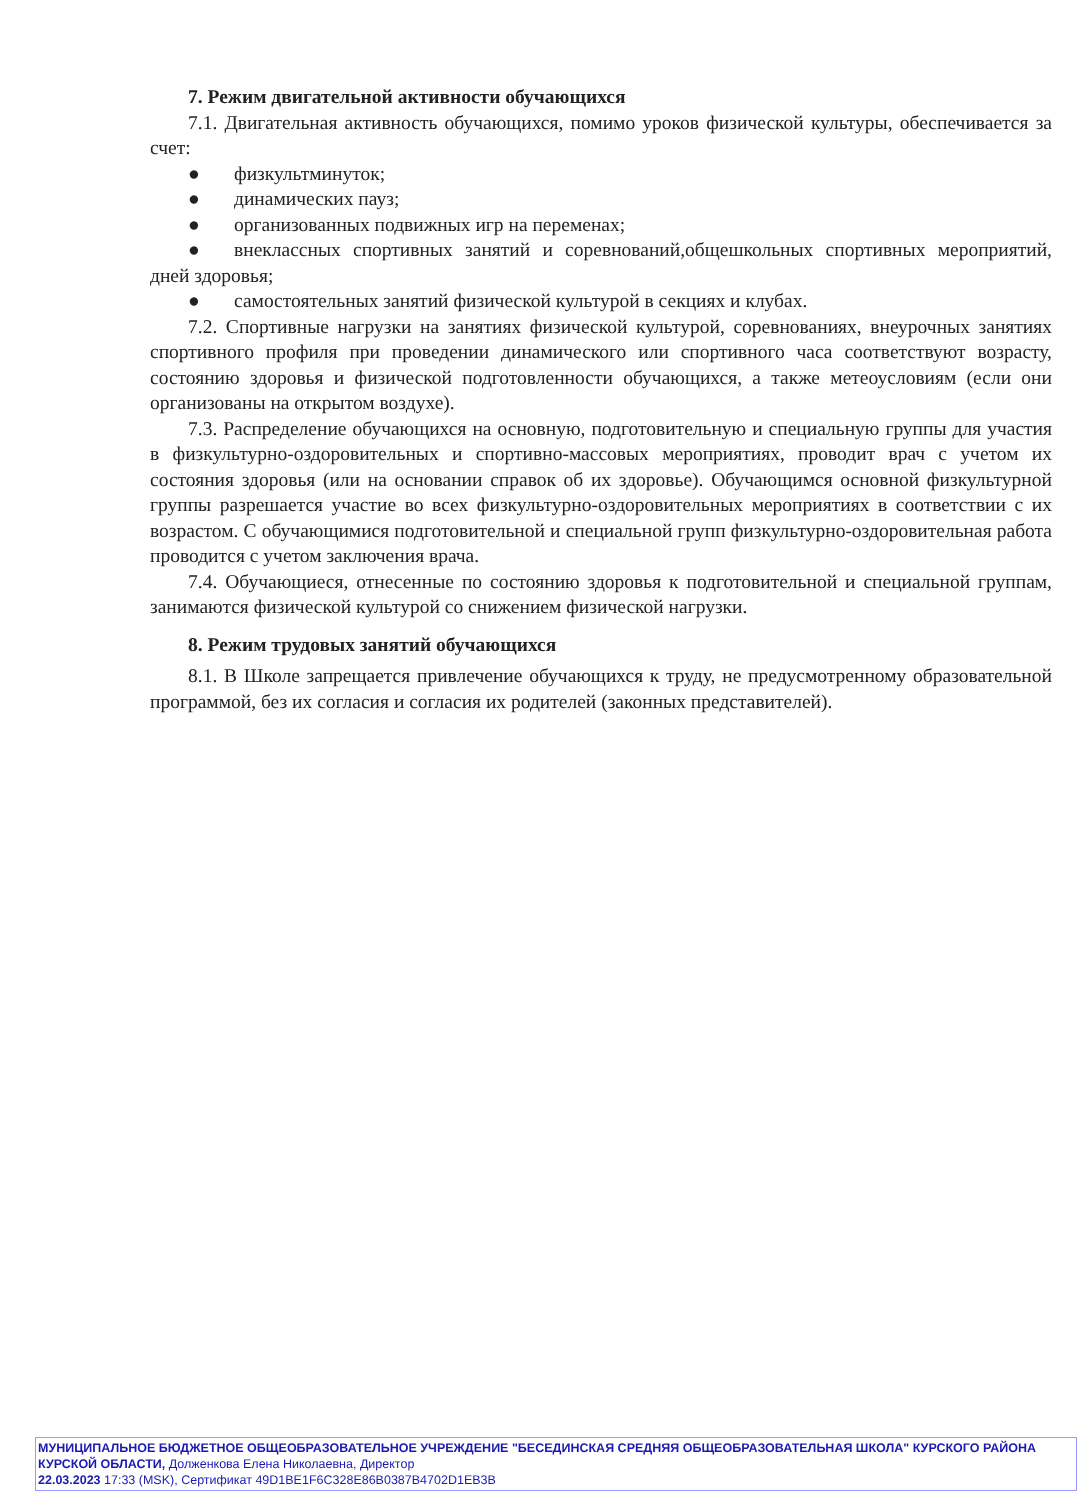7. Режим двигательной активности обучающихся
7.1. Двигательная активность обучающихся, помимо уроков физической культуры, обеспечивается за счет:
● физкультминуток;
● динамических пауз;
● организованных подвижных игр на переменах;
● внеклассных спортивных занятий и соревнований,общешкольных спортивных мероприятий, дней здоровья;
● самостоятельных занятий физической культурой в секциях и клубах.
7.2. Спортивные нагрузки на занятиях физической культурой, соревнованиях, внеурочных занятиях спортивного профиля при проведении динамического или спортивного часа соответствуют возрасту, состоянию здоровья и физической подготовленности обучающихся, а также метеоусловиям (если они организованы на открытом воздухе).
7.3. Распределение обучающихся на основную, подготовительную и специальную группы для участия в физкультурно-оздоровительных и спортивно-массовых мероприятиях, проводит врач с учетом их состояния здоровья (или на основании справок об их здоровье). Обучающимся основной физкультурной группы разрешается участие во всех физкультурно-оздоровительных мероприятиях в соответствии с их возрастом. С обучающимися подготовительной и специальной групп физкультурно-оздоровительная работа проводится с учетом заключения врача.
7.4. Обучающиеся, отнесенные по состоянию здоровья к подготовительной и специальной группам, занимаются физической культурой со снижением физической нагрузки.
8. Режим трудовых занятий обучающихся
8.1. В Школе запрещается привлечение обучающихся к труду, не предусмотренному образовательной программой, без их согласия и согласия их родителей (законных представителей).
МУНИЦИПАЛЬНОЕ БЮДЖЕТНОЕ ОБЩЕОБРАЗОВАТЕЛЬНОЕ УЧРЕЖДЕНИЕ "БЕСЕДИНСКАЯ СРЕДНЯЯ ОБЩЕОБРАЗОВАТЕЛЬНАЯ ШКОЛА" КУРСКОГО РАЙОНА КУРСКОЙ ОБЛАСТИ, Долженкова Елена Николаевна, Директор
22.03.2023 17:33 (MSK), Сертификат 49D1BE1F6C328E86B0387B4702D1EB3B